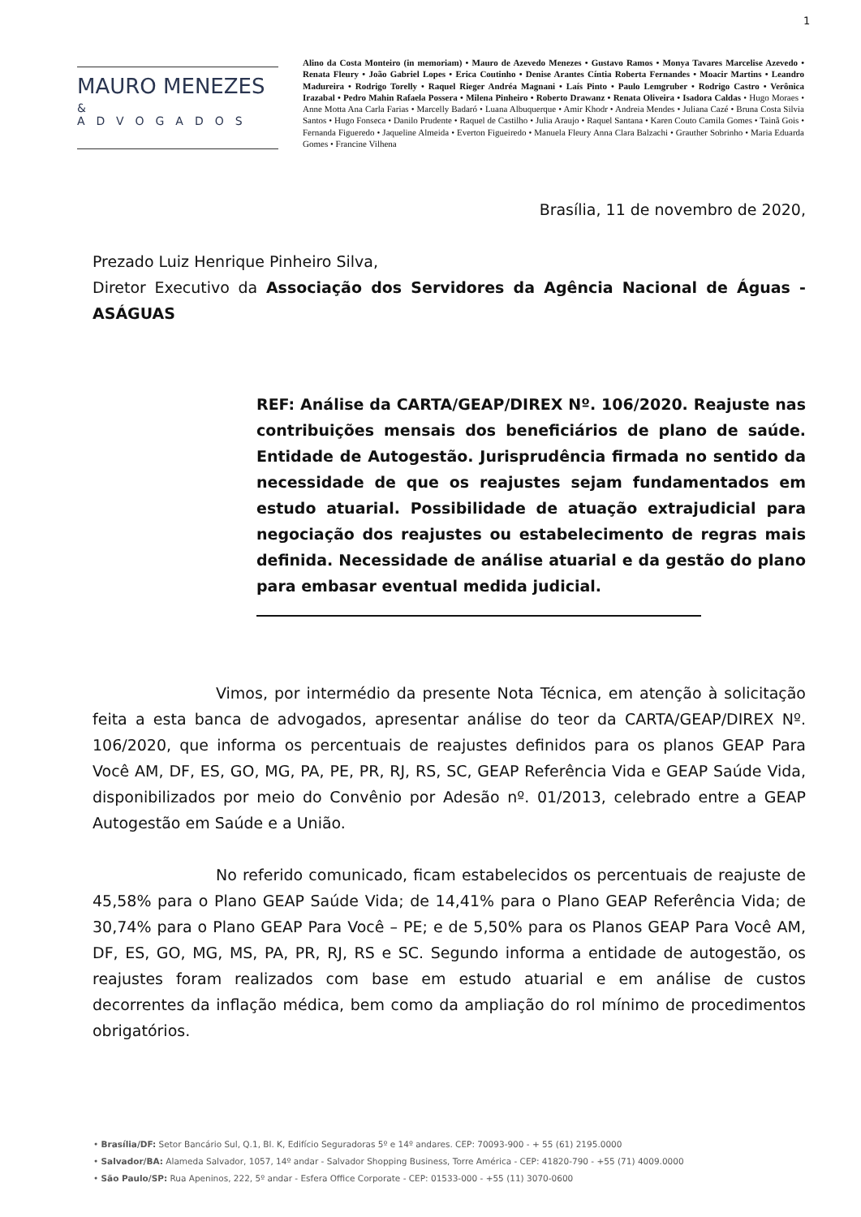1
MAURO MENEZES
& ADVOGADOS
Alino da Costa Monteiro (in memoriam) • Mauro de Azevedo Menezes • Gustavo Ramos • Monya Tavares Marcelise Azevedo • Renata Fleury • João Gabriel Lopes • Erica Coutinho • Denise Arantes Cíntia Roberta Fernandes • Moacir Martins • Leandro Madureira • Rodrigo Torelly • Raquel Rieger Andréa Magnani • Laís Pinto • Paulo Lemgruber • Rodrigo Castro • Verônica Irazabal • Pedro Mahin Rafaela Possera • Milena Pinheiro • Roberto Drawanz • Renata Oliveira • Isadora Caldas • Hugo Moraes • Anne Motta Ana Carla Farias • Marcelly Badaró • Luana Albuquerque • Amir Khodr • Andreia Mendes • Juliana Cazé • Bruna Costa Silvia Santos • Hugo Fonseca • Danilo Prudente • Raquel de Castilho • Julia Araujo • Raquel Santana • Karen Couto Camila Gomes • Tainã Gois • Fernanda Figueredo • Jaqueline Almeida • Everton Figueiredo • Manuela Fleury Anna Clara Balzachi • Grauther Sobrinho • Maria Eduarda Gomes • Francine Vilhena
Brasília, 11 de novembro de 2020,
Prezado Luiz Henrique Pinheiro Silva,
Diretor Executivo da Associação dos Servidores da Agência Nacional de Águas - ASÁGUAS
REF: Análise da CARTA/GEAP/DIREX Nº. 106/2020. Reajuste nas contribuições mensais dos beneficiários de plano de saúde. Entidade de Autogestão. Jurisprudência firmada no sentido da necessidade de que os reajustes sejam fundamentados em estudo atuarial. Possibilidade de atuação extrajudicial para negociação dos reajustes ou estabelecimento de regras mais definida. Necessidade de análise atuarial e da gestão do plano para embasar eventual medida judicial.
Vimos, por intermédio da presente Nota Técnica, em atenção à solicitação feita a esta banca de advogados, apresentar análise do teor da CARTA/GEAP/DIREX Nº. 106/2020, que informa os percentuais de reajustes definidos para os planos GEAP Para Você AM, DF, ES, GO, MG, PA, PE, PR, RJ, RS, SC, GEAP Referência Vida e GEAP Saúde Vida, disponibilizados por meio do Convênio por Adesão nº. 01/2013, celebrado entre a GEAP Autogestão em Saúde e a União.
No referido comunicado, ficam estabelecidos os percentuais de reajuste de 45,58% para o Plano GEAP Saúde Vida; de 14,41% para o Plano GEAP Referência Vida; de 30,74% para o Plano GEAP Para Você – PE; e de 5,50% para os Planos GEAP Para Você AM, DF, ES, GO, MG, MS, PA, PR, RJ, RS e SC. Segundo informa a entidade de autogestão, os reajustes foram realizados com base em estudo atuarial e em análise de custos decorrentes da inflação médica, bem como da ampliação do rol mínimo de procedimentos obrigatórios.
• Brasília/DF: Setor Bancário Sul, Q.1, Bl. K, Edifício Seguradoras 5º e 14º andares. CEP: 70093-900 - + 55 (61) 2195.0000
• Salvador/BA: Alameda Salvador, 1057, 14º andar - Salvador Shopping Business, Torre América - CEP: 41820-790 - +55 (71) 4009.0000
• São Paulo/SP: Rua Apeninos, 222, 5º andar - Esfera Office Corporate - CEP: 01533-000 - +55 (11) 3070-0600